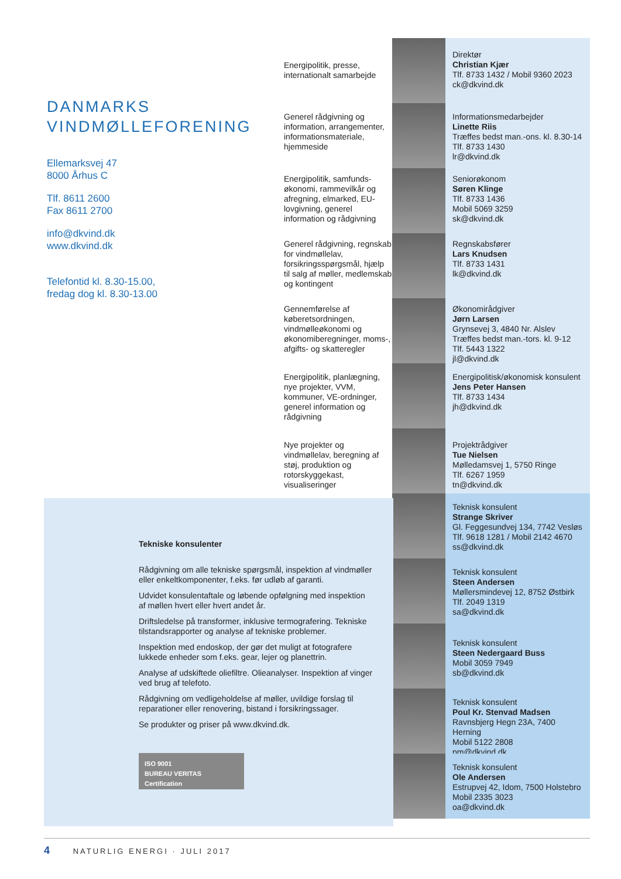DANMARKS
VINDMØLLEFORENING
Ellemarksvej 47
8000 Århus C
Tlf. 8611 2600
Fax 8611 2700
info@dkvind.dk
www.dkvind.dk
Telefontid kl. 8.30-15.00,
fredag dog kl. 8.30-13.00
Energipolitik, presse, internationalt samarbejde
Direktør
Christian Kjær
Tlf. 8733 1432 / Mobil 9360 2023
ck@dkvind.dk
Generel rådgivning og information, arrangementer, informationsmateriale, hjemmeside
Informationsmedarbejder
Linette Riis
Træffes bedst man.-ons. kl. 8.30-14
Tlf. 8733 1430
lr@dkvind.dk
Energipolitik, samfunds-økonomi, rammevilkår og afregning, elmarked, EU-lovgivning, generel information og rådgivning
Seniorøkonom
Søren Klinge
Tlf. 8733 1436
Mobil 5069 3259
sk@dkvind.dk
Generel rådgivning, regnskab for vindmøllelav, forsikringsspørgsmål, hjælp til salg af møller, medlemskab og kontingent
Regnskabsfører
Lars Knudsen
Tlf. 8733 1431
lk@dkvind.dk
Gennemførelse af køberetsordningen, vindmølleøkonomi og økonomiberegninger, moms-, afgifts- og skatteregler
Økonomirådgiver
Jørn Larsen
Grynsevej 3, 4840 Nr. Alslev
Træffes bedst man.-tors. kl. 9-12
Tlf. 5443 1322
jl@dkvind.dk
Energipolitik, planlægning, nye projekter, VVM, kommuner, VE-ordninger, generel information og rådgivning
Energipolitisk/økonomisk konsulent
Jens Peter Hansen
Tlf. 8733 1434
jh@dkvind.dk
Nye projekter og vindmøllelav, beregning af støj, produktion og rotorskyggekast, visualiseringer
Projektrådgiver
Tue Nielsen
Mølledamsvej 1, 5750 Ringe
Tlf. 6267 1959
tn@dkvind.dk
Teknisk konsulent
Strange Skriver
Gl. Feggesundvej 134, 7742 Vesløs
Tlf. 9618 1281 / Mobil 2142 4670
ss@dkvind.dk
Teknisk konsulent
Steen Andersen
Møllersmindevej 12, 8752 Østbirk
Tlf. 2049 1319
sa@dkvind.dk
Teknisk konsulent
Steen Nedergaard Buss
Mobil 3059 7949
sb@dkvind.dk
Teknisk konsulent
Poul Kr. Stenvad Madsen
Ravnsbjerg Hegn 23A, 7400 Herning
Mobil 5122 2808
pm@dkvind.dk
Teknisk konsulent
Ole Andersen
Estrupvej 42, Idom, 7500 Holstebro
Mobil 2335 3023
oa@dkvind.dk
Tekniske konsulenter
Rådgivning om alle tekniske spørgsmål, inspektion af vindmøller eller enkeltkomponenter, f.eks. før udløb af garanti.
Udvidet konsulentaftale og løbende opfølgning med inspektion af møllen hvert eller hvert andet år.
Driftsledelse på transformer, inklusive termografering. Tekniske tilstandsrapporter og analyse af tekniske problemer.
Inspektion med endoskop, der gør det muligt at fotografere lukkede enheder som f.eks. gear, lejer og planettrin.
Analyse af udskiftede oliefiltre. Olieanalyser. Inspektion af vinger ved brug af telefoto.
Rådgivning om vedligeholdelse af møller, uvildige forslag til reparationer eller renovering, bistand i forsikringssager.
Se produkter og priser på www.dkvind.dk.
ISO 9001
BUREAU VERITAS
Certification
4 NATURLIG ENERGI · JULI 2017